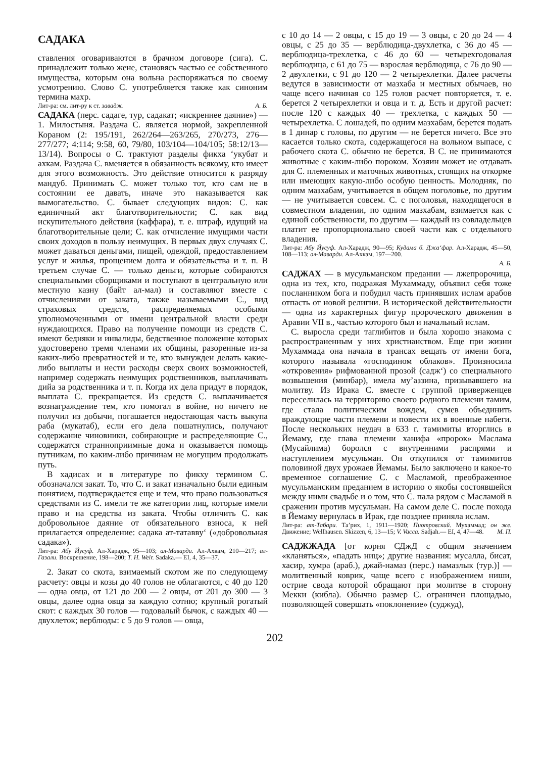САДАКА
ставления оговариваются в брачном договоре (сига). С. принадлежит только жене, становясь частью ее собственного имущества, которым она вольна распоряжаться по своему усмотрению. Слово С. употребляется также как синоним термина махр.
Лит-ра: см. лит-ру к ст. завадж. А. Б.
САДАКА (перс. садаге, тур, садакат; «искреннее даяние») — 1. Милостыня. Раздача С. является нормой, закрепленной Кораном (2: 195/191, 262/264—263/265, 270/273, 276—277/277; 4:114; 9:58, 60, 79/80, 103/104—104/105; 58:12/13—13/14). Вопросы о С. трактуют разделы фикха ‘укубат и ахкам. Раздача С. вменяется в обязанность всякому, кто имеет для этого возможность. Это действие относится к разряду мандуб. Принимать С. может только тот, кто сам не в состоянии ее давать, иначе это наказывается как вымогательство. С. бывает следующих видов: С. как единичный акт благотворительности; С. как вид искупительного действия (каффара), т. е. штраф, идущий на благотворительные цели; С. как отчисление имущими части своих доходов в пользу неимущих. В первых двух случаях С. может даваться деньгами, пищей, одеждой, предоставлением услуг и жилья, прощением долга и обязательства и т. п. В третьем случае С. — только деньги, которые собираются специальными сборщиками и поступают в центральную или местную казну (байт ал-мал) и составляют вместе с отчислениями от заката, также называемыми С., вид страховых средств, распределяемых особыми уполномоченными от имени центральной власти среди нуждающихся. Право на получение помощи из средств С. имеют бедняки и инвалиды, бедственное положение которых удостоверено тремя членами их общины, разоренные из-за каких-либо превратностей и те, кто вынужден делать какие-либо выплаты и нести расходы сверх своих возможностей, например содержать неимущих родственников, выплачивать дийа за родственника и т. п. Когда их дела придут в порядок, выплата С. прекращается. Из средств С. выплачивается вознаграждение тем, кто помогал в войне, но ничего не получил из добычи, погашается недостающая часть выкупа раба (мукатаб), если его дела пошатнулись, получают содержание чиновники, собирающие и распределяющие С., содержатся странноприимные дома и оказывается помощь путникам, по каким-либо причинам не могущим продолжать путь.
В хадисах и в литературе по фикху термином С. обозначался закат. То, что С. и закат изначально были единым понятием, подтверждается еще и тем, что право пользоваться средствами из С. имели те же категории лиц, которые имели право и на средства из заката. Чтобы отличить С. как добровольное даяние от обязательного взноса, к ней прилагается определение: садака ат-татавву‘ («добровольная садака»).
Лит-ра: Абу Йусуф. Ал-Харадж, 95—103; ал-Маварди. Ал-Ахкам, 210—217; ал-Газали. Воскрешение, 198—200; T. H. Weir. Sadaka.— EI, 4, 35—37.
2. Закат со скота, взимаемый скотом же по следующему расчету: овцы и козы до 40 голов не облагаются, с 40 до 120 — одна овца, от 121 до 200 — 2 овцы, от 201 до 300 — 3 овцы, далее одна овца за каждую сотню; крупный рогатый скот: с каждых 30 голов — годовалый бычок, с каждых 40 — двухлеток; верблюды: с 5 до 9 голов — овца,
с 10 до 14 — 2 овцы, с 15 до 19 — 3 овцы, с 20 до 24 — 4 овцы, с 25 до 35 — верблюдица-двухлетка, с 36 до 45 — верблюдица-трехлетка, с 46 до 60 — четырехгодовалая верблюдица, с 61 до 75 — взрослая верблюдица, с 76 до 90 — 2 двухлетки, с 91 до 120 — 2 четырехлетки. Далее расчеты ведутся в зависимости от мазхаба и местных обычаев, но чаще всего начиная со 125 голов расчет повторяется, т. е. берется 2 четырехлетки и овца и т. д. Есть и другой расчет: после 120 с каждых 40 — трехлетка, с каждых 50 — четырехлетка. С лошадей, по одним мазхабам, берется подать в 1 динар с головы, по другим — не берется ничего. Все это касается только скота, содержащегося на вольном выпасе, с рабочего скота С. обычно не берется. В С. не принимаются животные с каким-либо пороком. Хозяин может не отдавать для С. племенных и маточных животных, стоящих на откорме или имеющих какую-либо особую ценность. Молодняк, по одним мазхабам, учитывается в общем поголовье, по другим — не учитывается совсем. С. с поголовья, находящегося в совместном владении, по одним мазхабам, взимается как с единой собственности, по другим — каждый из совладельцев платит ее пропорционально своей части как с отдельного владения.
Лит-ра: Абу Йусуф. Ал-Харадж, 90—95; Кудама б. Джа‘фар. Ал-Харадж, 45—50, 108—113; ал-Маварди. Ал-Ахкам, 197—200.
А. Б.
САДЖАХ — в мусульманском предании — лжепророчица, одна из тех, кто, подражая Мухаммаду, объявил себя тоже посланником бога и побудил часть принявших ислам арабов отпасть от новой религии. В исторической действительности — одна из характерных фигур пророческого движения в Аравии VII в., частью которого был и начальный ислам.
С. выросла среди таглибитов и была хорошо знакома с распространенным у них христианством. Еще при жизни Мухаммада она начала в трансах вещать от имени бога, которого называла «господином облаков». Произносила «откровения» рифмованной прозой (садж‘) со специального возвышения (минбар), имела му’аззина, призывавшего на молитву. Из Ирака С. вместе с группой приверженцев переселилась на территорию своего родного племени тамим, где стала политическим вождем, сумев объединить враждующие части племени и повести их в военные набеги. После нескольких неудач в 633 г. тамимиты вторглись в Йемаму, где глава племени ханифа «пророк» Маслама (Мусайлима) боролся с внутренними распрями и наступлением мусульман. Он откупился от тамимитов половиной двух урожаев Йемамы. Было заключено и какое-то временное соглашение С. с Масламой, преображенное мусульманским преданием в историю о якобы состоявшейся между ними свадьбе и о том, что С. пала рядом с Масламой в сражении против мусульман. На самом деле С. после похода в Йемаму вернулась в Ирак, где позднее приняла ислам.
Лит-ра: ат-Табари. Та’рих, 1, 1911—1920; Пиотровский. Мухаммад; он же. Движение; Wellhausen. Skizzen, 6, 13—15; V. Vacca. Sadjah.— EI, 4, 47—48. М. П.
САДЖЖАДА [от корня СДжД с общим значением «кланяться», «падать ниц»; другие названия: мусалла, бисат, хасир, хумра (араб.), джай-намаз (перс.) намазлык (тур.)] — молитвенный коврик, чаще всего с изображением ниши, острие свода которой обращают при молитве в сторону Мекки (кибла). Обычно размер С. ограничен площадью, позволяющей совершать «поклонение» (суджуд),
202